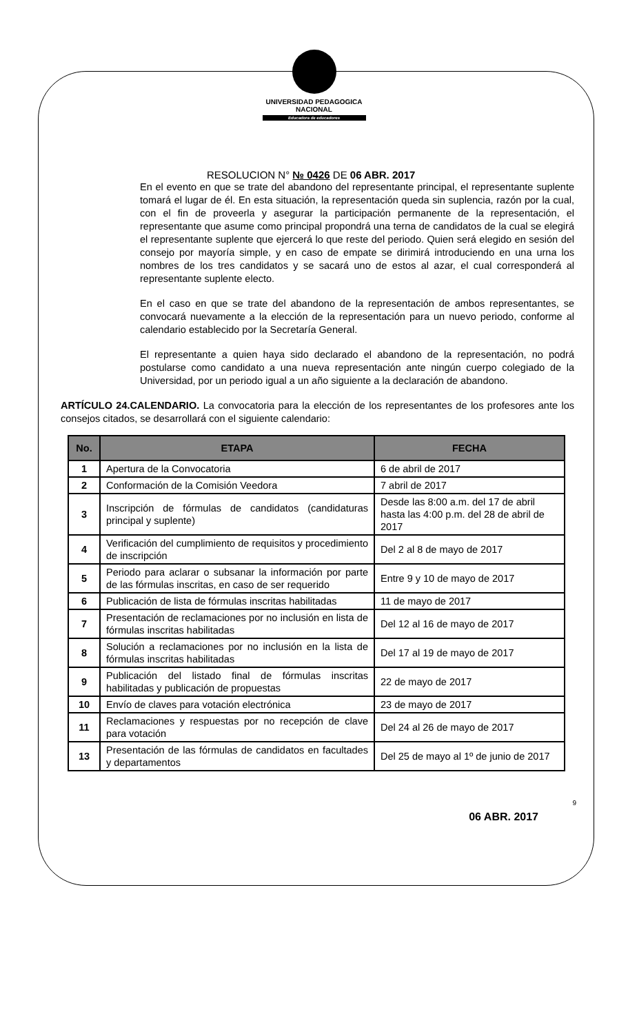UNIVERSIDAD PEDAGOGICA
NACIONAL
Educadora de educadores
RESOLUCION N° № 0426 DE 06 ABR. 2017
En el evento en que se trate del abandono del representante principal, el representante suplente tomará el lugar de él. En esta situación, la representación queda sin suplencia, razón por la cual, con el fin de proveerla y asegurar la participación permanente de la representación, el representante que asume como principal propondrá una terna de candidatos de la cual se elegirá el representante suplente que ejercerá lo que reste del periodo. Quien será elegido en sesión del consejo por mayoría simple, y en caso de empate se dirimirá introduciendo en una urna los nombres de los tres candidatos y se sacará uno de estos al azar, el cual corresponderá al representante suplente electo.
En el caso en que se trate del abandono de la representación de ambos representantes, se convocará nuevamente a la elección de la representación para un nuevo periodo, conforme al calendario establecido por la Secretaría General.
El representante a quien haya sido declarado el abandono de la representación, no podrá postularse como candidato a una nueva representación ante ningún cuerpo colegiado de la Universidad, por un periodo igual a un año siguiente a la declaración de abandono.
ARTÍCULO 24.CALENDARIO. La convocatoria para la elección de los representantes de los profesores ante los consejos citados, se desarrollará con el siguiente calendario:
| No. | ETAPA | FECHA |
| --- | --- | --- |
| 1 | Apertura de la Convocatoria | 6 de abril de 2017 |
| 2 | Conformación de la Comisión Veedora | 7 abril de 2017 |
| 3 | Inscripción de fórmulas de candidatos (candidaturas principal y suplente) | Desde las 8:00 a.m. del 17 de abril hasta las 4:00 p.m. del 28 de abril de 2017 |
| 4 | Verificación del cumplimiento de requisitos y procedimiento de inscripción | Del 2 al 8 de mayo de 2017 |
| 5 | Periodo para aclarar o subsanar la información por parte de las fórmulas inscritas, en caso de ser requerido | Entre 9 y 10 de mayo de 2017 |
| 6 | Publicación de lista de fórmulas inscritas habilitadas | 11 de mayo de 2017 |
| 7 | Presentación de reclamaciones por no inclusión en lista de fórmulas inscritas habilitadas | Del 12 al 16 de mayo de 2017 |
| 8 | Solución a reclamaciones por no inclusión en la lista de fórmulas inscritas habilitadas | Del 17 al 19 de mayo de 2017 |
| 9 | Publicación del listado final de fórmulas inscritas habilitadas y publicación de propuestas | 22 de mayo de 2017 |
| 10 | Envío de claves para votación electrónica | 23 de mayo de 2017 |
| 11 | Reclamaciones y respuestas por no recepción de clave para votación | Del 24 al 26 de mayo de 2017 |
| 13 | Presentación de las fórmulas de candidatos en facultades y departamentos | Del 25 de mayo al 1º de junio de 2017 |
9
06 ABR. 2017